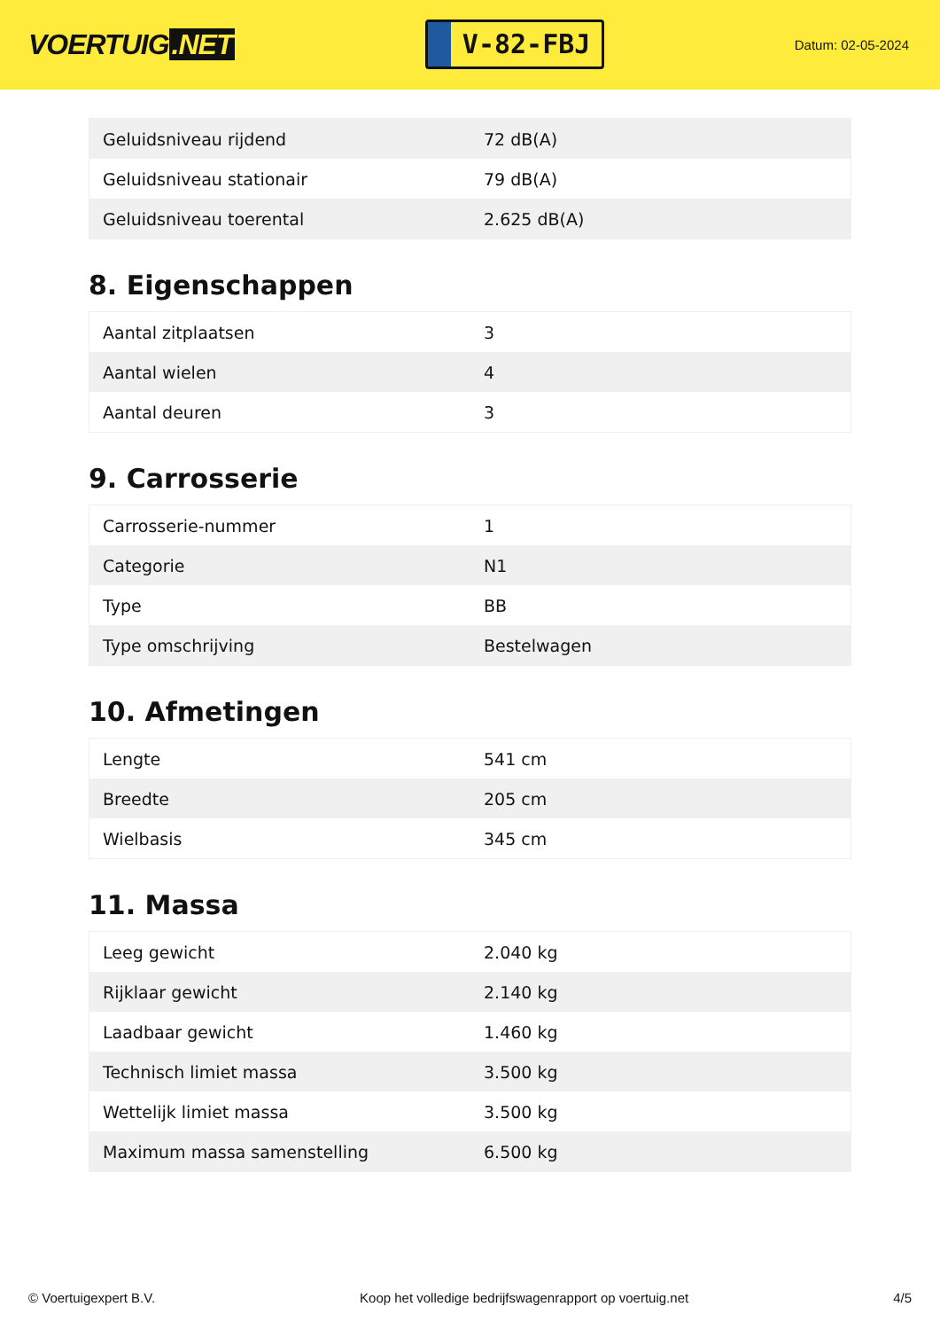VOERTUIG.NET
V-82-FBJ
Datum: 02-05-2024
| Geluidsniveau rijdend | 72 dB(A) |
| Geluidsniveau stationair | 79 dB(A) |
| Geluidsniveau toerental | 2.625 dB(A) |
8. Eigenschappen
| Aantal zitplaatsen | 3 |
| Aantal wielen | 4 |
| Aantal deuren | 3 |
9. Carrosserie
| Carrosserie-nummer | 1 |
| Categorie | N1 |
| Type | BB |
| Type omschrijving | Bestelwagen |
10. Afmetingen
| Lengte | 541 cm |
| Breedte | 205 cm |
| Wielbasis | 345 cm |
11. Massa
| Leeg gewicht | 2.040 kg |
| Rijklaar gewicht | 2.140 kg |
| Laadbaar gewicht | 1.460 kg |
| Technisch limiet massa | 3.500 kg |
| Wettelijk limiet massa | 3.500 kg |
| Maximum massa samenstelling | 6.500 kg |
© Voertuigexpert B.V. Koop het volledige bedrijfswagenrapport op voertuig.net 4/5